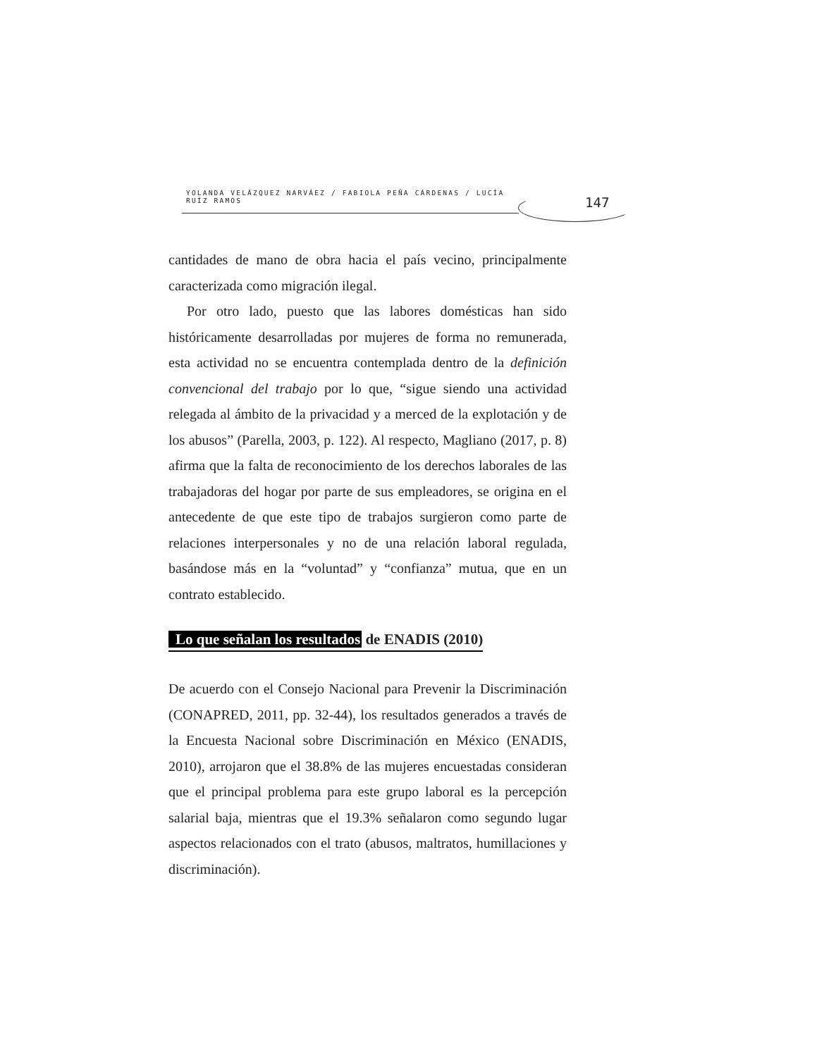YOLANDA VELÁZQUEZ NARVÁEZ / FABIOLA PEÑA CÁRDENAS / LUCÍA RUÍZ RAMOS
147
cantidades de mano de obra hacia el país vecino, principalmente caracterizada como migración ilegal.
Por otro lado, puesto que las labores domésticas han sido históricamente desarrolladas por mujeres de forma no remunerada, esta actividad no se encuentra contemplada dentro de la definición convencional del trabajo por lo que, “sigue siendo una actividad relegada al ámbito de la privacidad y a merced de la explotación y de los abusos” (Parella, 2003, p. 122). Al respecto, Magliano (2017, p. 8) afirma que la falta de reconocimiento de los derechos laborales de las trabajadoras del hogar por parte de sus empleadores, se origina en el antecedente de que este tipo de trabajos surgieron como parte de relaciones interpersonales y no de una relación laboral regulada, basándose más en la “voluntad” y “confianza” mutua, que en un contrato establecido.
Lo que señalan los resultados de ENADIS (2010)
De acuerdo con el Consejo Nacional para Prevenir la Discriminación (CONAPRED, 2011, pp. 32-44), los resultados generados a través de la Encuesta Nacional sobre Discriminación en México (ENADIS, 2010), arrojaron que el 38.8% de las mujeres encuestadas consideran que el principal problema para este grupo laboral es la percepción salarial baja, mientras que el 19.3% señalaron como segundo lugar aspectos relacionados con el trato (abusos, maltratos, humillaciones y discriminación).